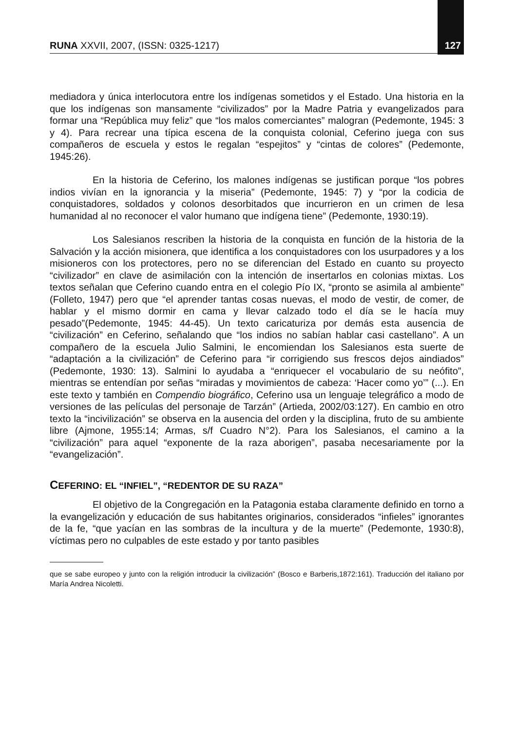RUNA XXVII, 2007, (ISSN: 0325-1217) 127
mediadora y única interlocutora entre los indígenas sometidos y el Estado. Una historia en la que los indígenas son mansamente “civilizados” por la Madre Patria y evangelizados para formar una “República muy feliz” que “los malos comerciantes” malogran (Pedemonte, 1945: 3 y 4). Para recrear una típica escena de la conquista colonial, Ceferino juega con sus compañeros de escuela y estos le regalan “espejitos” y “cintas de colores” (Pedemonte, 1945:26).
En la historia de Ceferino, los malones indígenas se justifican porque “los pobres indios vivían en la ignorancia y la miseria” (Pedemonte, 1945: 7) y “por la codicia de conquistadores, soldados y colonos desorbitados que incurrieron en un crimen de lesa humanidad al no reconocer el valor humano que indígena tiene” (Pedemonte, 1930:19).
Los Salesianos rescriben la historia de la conquista en función de la historia de la Salvación y la acción misionera, que identifica a los conquistadores con los usurpadores y a los misioneros con los protectores, pero no se diferencian del Estado en cuanto su proyecto “civilizador” en clave de asimilación con la intención de insertarlos en colonias mixtas. Los textos señalan que Ceferino cuando entra en el colegio Pío IX, “pronto se asimila al ambiente” (Folleto, 1947) pero que “el aprender tantas cosas nuevas, el modo de vestir, de comer, de hablar y el mismo dormir en cama y llevar calzado todo el día se le hacía muy pesado”(Pedemonte, 1945: 44-45). Un texto caricaturiza por demás esta ausencia de “civilización” en Ceferino, señalando que “los indios no sabían hablar casi castellano”. A un compañero de la escuela Julio Salmini, le encomiendan los Salesianos esta suerte de “adaptación a la civilización” de Ceferino para “ir corrigiendo sus frescos dejos aindiados” (Pedemonte, 1930: 13). Salmini lo ayudaba a “enriquecer el vocabulario de su neófito”, mientras se entendían por señas “miradas y movimientos de cabeza: ‘Hacer como yo’” (...). En este texto y también en Compendio biográfico, Ceferino usa un lenguaje telegráfico a modo de versiones de las películas del personaje de Tarzán” (Artieda, 2002/03:127). En cambio en otro texto la “incivilización” se observa en la ausencia del orden y la disciplina, fruto de su ambiente libre (Ajmone, 1955:14; Armas, s/f Cuadro N°2). Para los Salesianos, el camino a la “civilización” para aquel “exponente de la raza aborigen”, pasaba necesariamente por la “evangelización”.
CEFERINO: EL “INFIEL”, “REDENTOR DE SU RAZA”
El objetivo de la Congregación en la Patagonia estaba claramente definido en torno a la evangelización y educación de sus habitantes originarios, considerados “infieles” ignorantes de la fe, “que yacían en las sombras de la incultura y de la muerte” (Pedemonte, 1930:8), víctimas pero no culpables de este estado y por tanto pasibles
que se sabe europeo y junto con la religión introducir la civilización” (Bosco e Barberis,1872:161). Traducción del italiano por María Andrea Nicoletti.